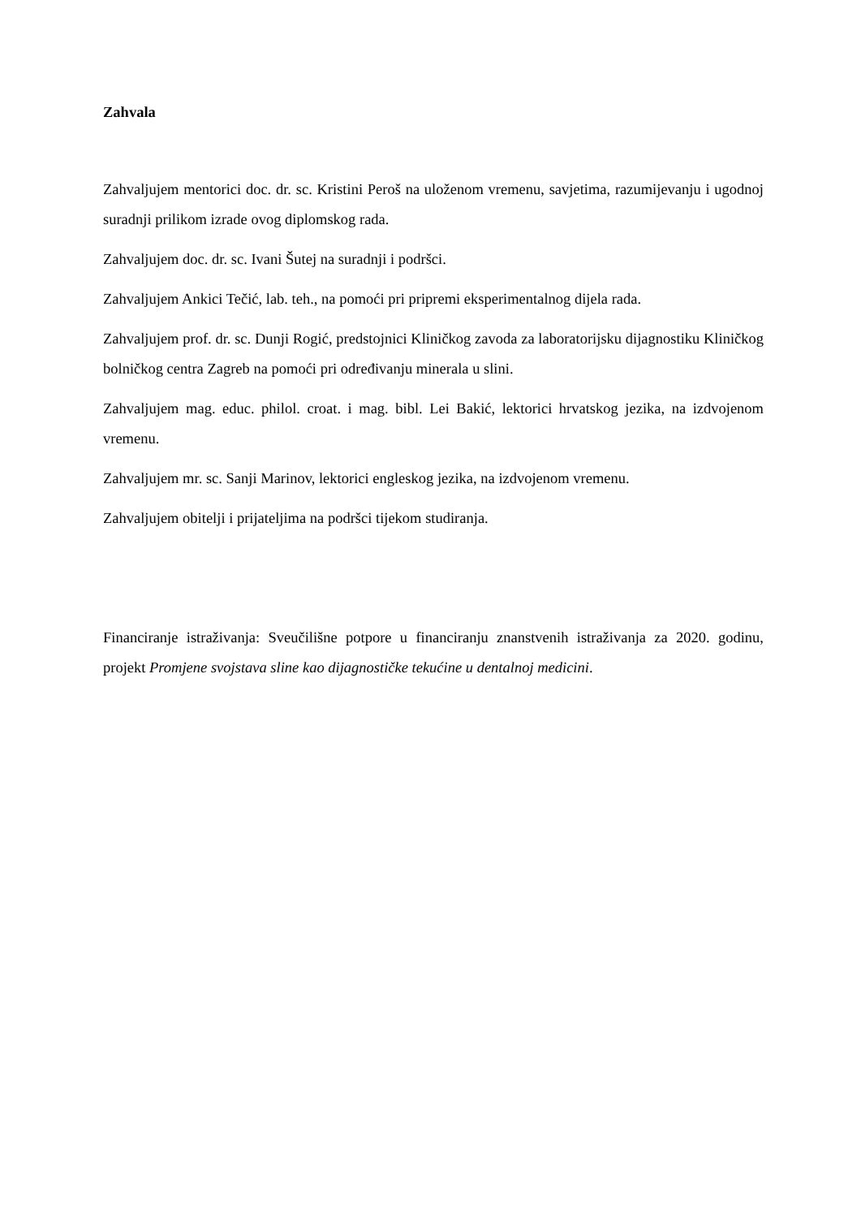Zahvala
Zahvaljujem mentorici doc. dr. sc. Kristini Peroš na uloženom vremenu, savjetima, razumijevanju i ugodnoj suradnji prilikom izrade ovog diplomskog rada.
Zahvaljujem doc. dr. sc. Ivani Šutej na suradnji i podršci.
Zahvaljujem Ankici Tečić, lab. teh., na pomoći pri pripremi eksperimentalnog dijela rada.
Zahvaljujem prof. dr. sc. Dunji Rogić, predstojnici Kliničkog zavoda za laboratorijsku dijagnostiku Kliničkog bolničkog centra Zagreb na pomoći pri određivanju minerala u slini.
Zahvaljujem mag. educ. philol. croat. i mag. bibl. Lei Bakić, lektorici hrvatskog jezika, na izdvojenom vremenu.
Zahvaljujem mr. sc. Sanji Marinov, lektorici engleskog jezika, na izdvojenom vremenu.
Zahvaljujem obitelji i prijateljima na podršci tijekom studiranja.
Financiranje istraživanja: Sveučilišne potpore u financiranju znanstvenih istraživanja za 2020. godinu, projekt Promjene svojstava sline kao dijagnostičke tekućine u dentalnoj medicini.